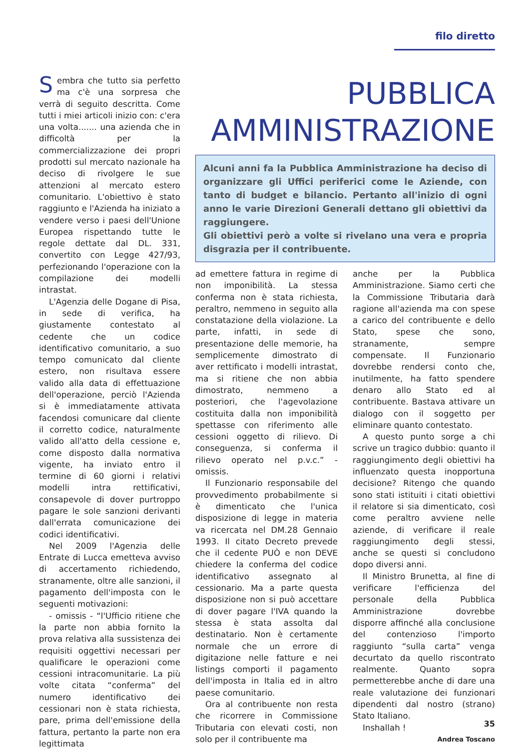filo diretto
Sembra che tutto sia perfetto ma c'è una sorpresa che verrà di seguito descritta. Come tutti i miei articoli inizio con: c'era una volta....... una azienda che in difficoltà per la commercializzazione dei propri prodotti sul mercato nazionale ha deciso di rivolgere le sue attenzioni al mercato estero comunitario. L'obiettivo è stato raggiunto e l'Azienda ha iniziato a vendere verso i paesi dell'Unione Europea rispettando tutte le regole dettate dal DL. 331, convertito con Legge 427/93, perfezionando l'operazione con la compilazione dei modelli intrastat.
L'Agenzia delle Dogane di Pisa, in sede di verifica, ha giustamente contestato al cedente che un codice identificativo comunitario, a suo tempo comunicato dal cliente estero, non risultava essere valido alla data di effettuazione dell'operazione, perciò l'Azienda si è immediatamente attivata facendosi comunicare dal cliente il corretto codice, naturalmente valido all'atto della cessione e, come disposto dalla normativa vigente, ha inviato entro il termine di 60 giorni i relativi modelli intra rettificativi, consapevole di dover purtroppo pagare le sole sanzioni derivanti dall'errata comunicazione dei codici identificativi.
Nel 2009 l'Agenzia delle Entrate di Lucca emetteva avviso di accertamento richiedendo, stranamente, oltre alle sanzioni, il pagamento dell'imposta con le seguenti motivazioni:
- omissis - “l'Ufficio ritiene che la parte non abbia fornito la prova relativa alla sussistenza dei requisiti oggettivi necessari per qualificare le operazioni come cessioni intracomunitarie. La più volte citata “conferma” del numero identificativo dei cessionari non è stata richiesta, pare, prima dell'emissione della fattura, pertanto la parte non era legittimata
PUBBLICA
AMMINISTRAZIONE
Alcuni anni fa la Pubblica Amministrazione ha deciso di organizzare gli Uffici periferici come le Aziende, con tanto di budget e bilancio. Pertanto all'inizio di ogni anno le varie Direzioni Generali dettano gli obiettivi da raggiungere.
Gli obiettivi però a volte si rivelano una vera e propria disgrazia per il contribuente.
ad emettere fattura in regime di non imponibilità. La stessa conferma non è stata richiesta, peraltro, nemmeno in seguito alla constatazione della violazione. La parte, infatti, in sede di presentazione delle memorie, ha semplicemente dimostrato di aver rettificato i modelli intrastat, ma si ritiene che non abbia dimostrato, nemmeno a posteriori, che l'agevolazione costituita dalla non imponibilità spettasse con riferimento alle cessioni oggetto di rilievo. Di conseguenza, si conferma il rilievo operato nel p.v.c.” - omissis.
Il Funzionario responsabile del provvedimento probabilmente si è dimenticato che l'unica disposizione di legge in materia va ricercata nel DM.28 Gennaio 1993. Il citato Decreto prevede che il cedente PUÒ e non DEVE chiedere la conferma del codice identificativo assegnato al cessionario. Ma a parte questa disposizione non si può accettare di dover pagare l'IVA quando la stessa è stata assolta dal destinatario. Non è certamente normale che un errore di digitazione nelle fatture e nei listings comporti il pagamento dell'imposta in Italia ed in altro paese comunitario.
Ora al contribuente non resta che ricorrere in Commissione Tributaria con elevati costi, non solo per il contribuente ma
anche per la Pubblica Amministrazione. Siamo certi che la Commissione Tributaria darà ragione all'azienda ma con spese a carico del contribuente e dello Stato, spese che sono, stranamente, sempre compensate. Il Funzionario dovrebbe rendersi conto che, inutilmente, ha fatto spendere denaro allo Stato ed al contribuente. Bastava attivare un dialogo con il soggetto per eliminare quanto contestato.
A questo punto sorge a chi scrive un tragico dubbio: quanto il raggiungimento degli obiettivi ha influenzato questa inopportuna decisione? Ritengo che quando sono stati istituiti i citati obiettivi il relatore si sia dimenticato, così come peraltro avviene nelle aziende, di verificare il reale raggiungimento degli stessi, anche se questi si concludono dopo diversi anni.
Il Ministro Brunetta, al fine di verificare l'efficienza del personale della Pubblica Amministrazione dovrebbe disporre affinché alla conclusione del contenzioso l'importo raggiunto “sulla carta” venga decurtato da quello riscontrato realmente. Quanto sopra permetterebbe anche di dare una reale valutazione dei funzionari dipendenti dal nostro (strano) Stato Italiano.
Inshallah !
Andrea Toscano
35